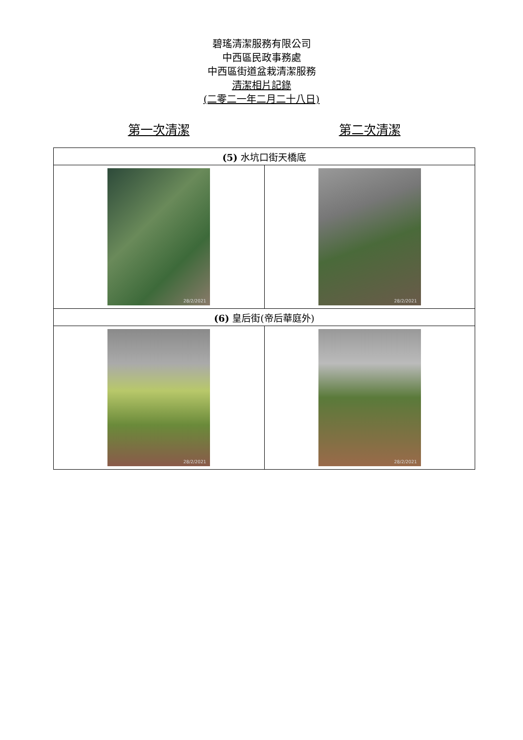碧瑤清潔服務有限公司
中西區民政事務處
中西區街道盆栽清潔服務
清潔相片記錄
(二零二一年二月二十八日)
第一次清潔 第二次清潔
| (5) 水坑口街天橋底 | |
| 28/2/2021 | 28/2/2021 |
| (6) 皇后街(帝后華庭外) | |
| 28/2/2021 | 28/2/2021 |